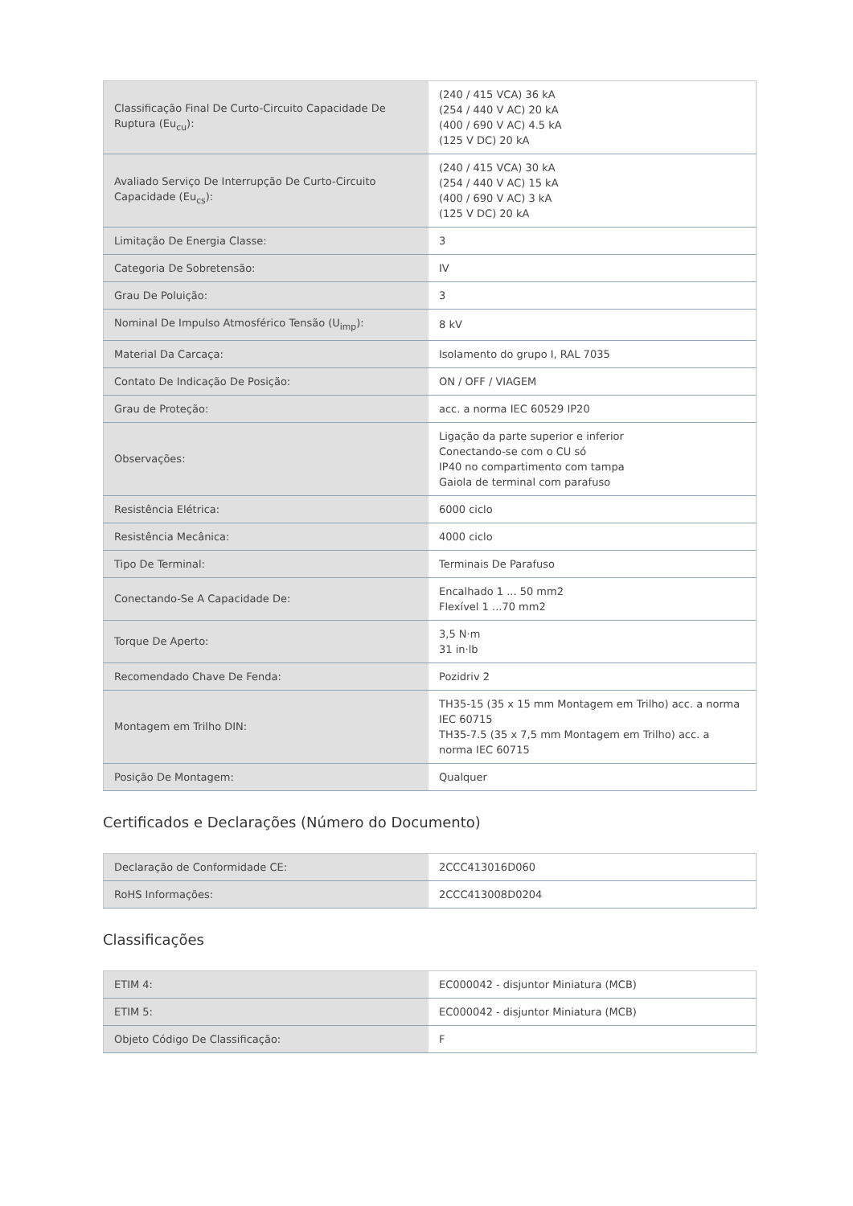| Classificação Final De Curto-Circuito Capacidade De Ruptura (Eu<sub>cu</sub>): | (240 / 415 VCA) 36 kA (254 / 440 V AC) 20 kA (400 / 690 V AC) 4.5 kA (125 V DC) 20 kA |
| Avaliado Serviço De Interrupção De Curto-Circuito Capacidade (Eu<sub>cs</sub>): | (240 / 415 VCA) 30 kA (254 / 440 V AC) 15 kA (400 / 690 V AC) 3 kA (125 V DC) 20 kA |
| Limitação De Energia Classe: | 3 |
| Categoria De Sobretensão: | IV |
| Grau De Poluição: | 3 |
| Nominal De Impulso Atmosférico Tensão (U<sub>imp</sub>): | 8 kV |
| Material Da Carcaça: | Isolamento do grupo I, RAL 7035 |
| Contato De Indicação De Posição: | ON / OFF / VIAGEM |
| Grau de Proteção: | acc. a norma IEC 60529 IP20 |
| Observações: | Ligação da parte superior e inferior Conectando-se com o CU só IP40 no compartimento com tampa Gaiola de terminal com parafuso |
| Resistência Elétrica: | 6000 ciclo |
| Resistência Mecânica: | 4000 ciclo |
| Tipo De Terminal: | Terminais De Parafuso |
| Conectando-Se A Capacidade De: | Encalhado 1 ... 50 mm2 Flexível 1 ...70 mm2 |
| Torque De Aperto: | 3,5 N·m 31 in·lb |
| Recomendado Chave De Fenda: | Pozidriv 2 |
| Montagem em Trilho DIN: | TH35-15 (35 x 15 mm Montagem em Trilho) acc. a norma IEC 60715 TH35-7.5 (35 x 7,5 mm Montagem em Trilho) acc. a norma IEC 60715 |
| Posição De Montagem: | Qualquer |
Certificados e Declarações (Número do Documento)
| Declaração de Conformidade CE: | 2CCC413016D060 |
| RoHS Informações: | 2CCC413008D0204 |
Classificações
| ETIM 4: | EC000042 - disjuntor Miniatura (MCB) |
| ETIM 5: | EC000042 - disjuntor Miniatura (MCB) |
| Objeto Código De Classificação: | F |